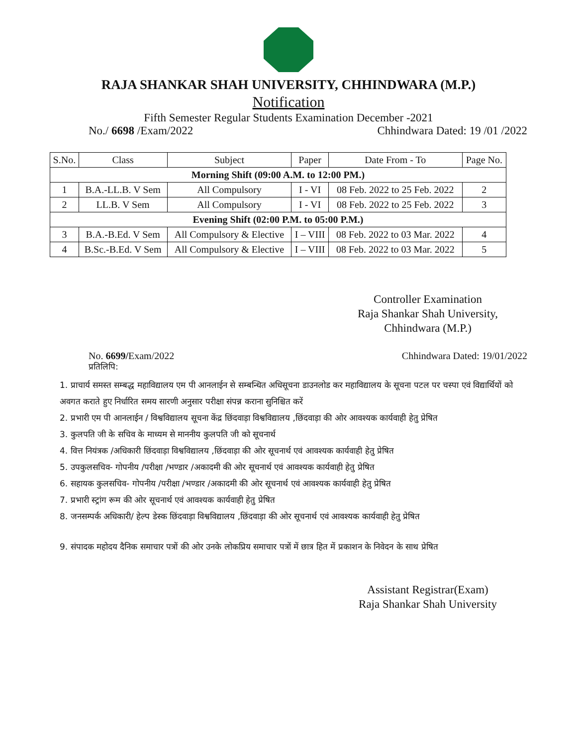RAJA SHANKAR SHAH UNIVERSITY, CHHINDWARA (M.P.)
Notification
Fifth Semester Regular Students Examination December -2021
No./ 6698 /Exam/2022 Chhindwara Dated: 19 /01 /2022
| S.No. | Class | Subject | Paper | Date From - To | Page No. |
| --- | --- | --- | --- | --- | --- |
| Morning Shift (09:00 A.M. to 12:00 PM.) | | | | | |
| 1 | B.A.-LL.B. V Sem | All Compulsory | I - VI | 08 Feb. 2022 to 25 Feb. 2022 | 2 |
| 2 | LL.B. V Sem | All Compulsory | I - VI | 08 Feb. 2022 to 25 Feb. 2022 | 3 |
| Evening Shift (02:00 P.M. to 05:00 P.M.) | | | | | |
| 3 | B.A.-B.Ed. V Sem | All Compulsory & Elective | I – VIII | 08 Feb. 2022 to 03 Mar. 2022 | 4 |
| 4 | B.Sc.-B.Ed. V Sem | All Compulsory & Elective | I – VIII | 08 Feb. 2022 to 03 Mar. 2022 | 5 |
Controller Examination
Raja Shankar Shah University,
Chhindwara (M.P.)
No. 6699/Exam/2022 Chhindwara Dated: 19/01/2022
प्रतिलिपि:
1. प्राचार्य समस्त सम्बद्ध महाविद्यालय एम पी आनलाईन से सम्बन्धित अधिसूचना डाउनलोड कर महाविद्यालय के सूचना पटल पर चस्पा एवं विद्यार्थियों को अवगत कराते हुए निर्धारित समय सारणी अनुसार परीक्षा संपन्न कराना सुनिश्चित करें
2. प्रभारी एम पी आनलाईन / विश्वविद्यालय सूचना केंद्र छिंदवाड़ा विश्वविद्यालय ,छिंदवाड़ा की ओर आवश्यक कार्यवाही हेतु प्रेषित
3. कुलपति जी के सचिव के माध्यम से माननीय कुलपति जी को सूचनार्थ
4. वित्त नियंत्रक /अधिकारी छिंदवाड़ा विश्वविद्यालय ,छिंदवाड़ा की ओर सूचनार्थ एवं आवश्यक कार्यवाही हेतु प्रेषित
5. उपकुलसचिव- गोपनीय /परीक्षा /भण्डार /अकादमी की ओर सूचनार्थ एवं आवश्यक कार्यवाही हेतु प्रेषित
6. सहायक कुलसचिव- गोपनीय /परीक्षा /भण्डार /अकादमी की ओर सूचनार्थ एवं आवश्यक कार्यवाही हेतु प्रेषित
7. प्रभारी स्ट्रांग रूम की ओर सूचनार्थ एवं आवश्यक कार्यवाही हेतु प्रेषित
8. जनसम्पर्क अधिकारी/ हेल्प डेस्क छिंदवाड़ा विश्वविद्यालय ,छिंदवाड़ा की ओर सूचनार्थ एवं आवश्यक कार्यवाही हेतु प्रेषित
9. संपादक महोदय दैनिक समाचार पत्रों की ओर उनके लोकप्रिय समाचार पत्रों में छात्र हित में प्रकाशन के निवेदन के साथ प्रेषित
Assistant Registrar(Exam)
Raja Shankar Shah University